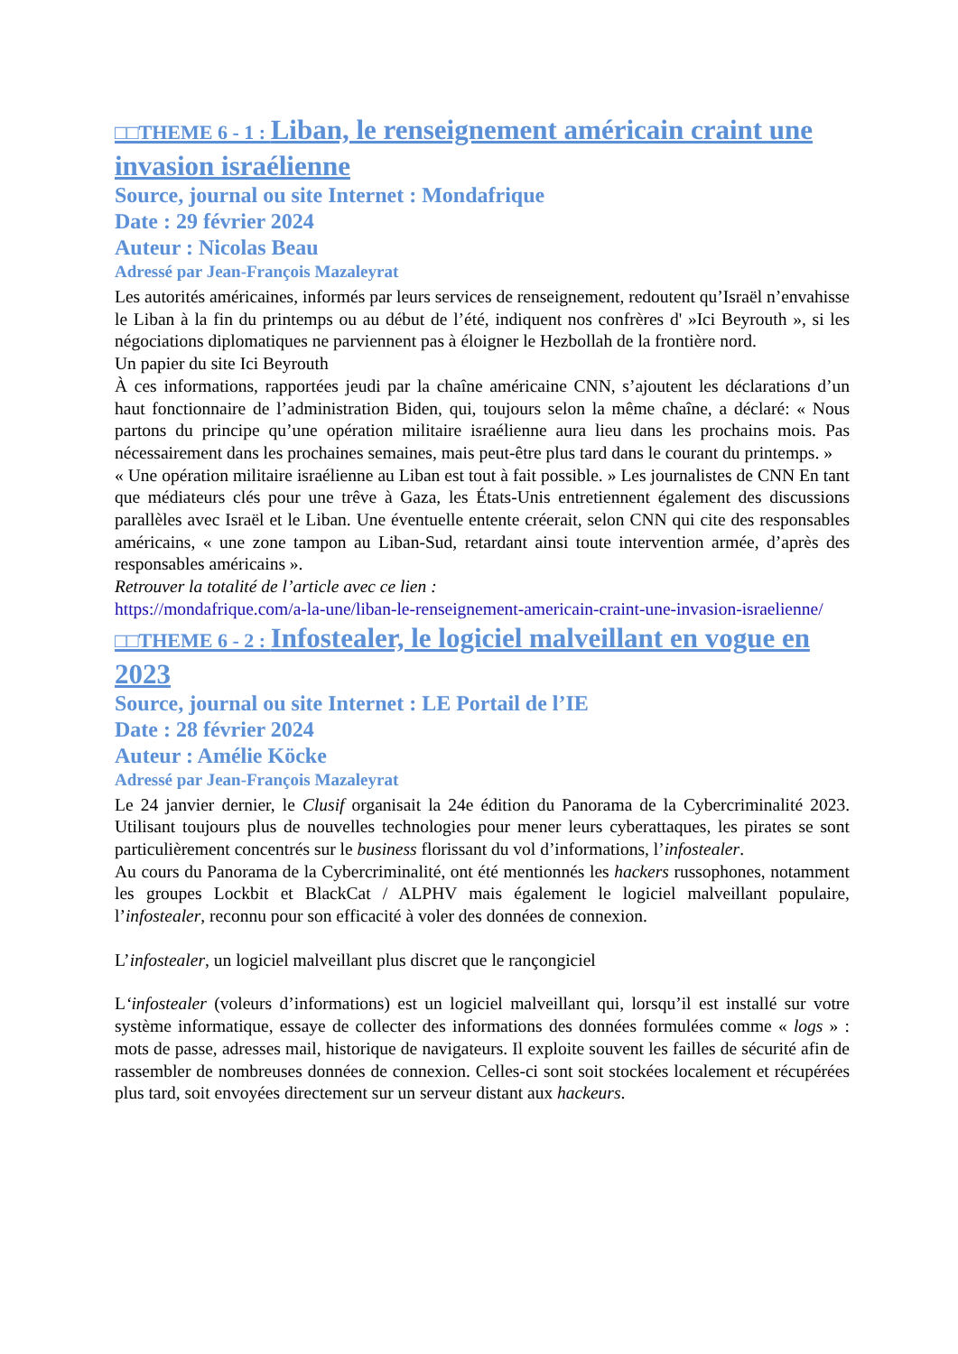□□THEME 6 - 1 : Liban, le renseignement américain craint une invasion israélienne
Source, journal ou site Internet : Mondafrique
Date : 29 février 2024
Auteur : Nicolas Beau
Adressé par Jean-François Mazaleyrat
Les autorités américaines, informés par leurs services de renseignement, redoutent qu’Israël n’envahisse le Liban à la fin du printemps ou au début de l’été, indiquent nos confrères d' »Ici Beyrouth », si les négociations diplomatiques ne parviennent pas à éloigner le Hezbollah de la frontière nord.
Un papier du site Ici Beyrouth
À ces informations, rapportées jeudi par la chaîne américaine CNN, s’ajoutent les déclarations d’un haut fonctionnaire de l’administration Biden, qui, toujours selon la même chaîne, a déclaré: « Nous partons du principe qu’une opération militaire israélienne aura lieu dans les prochains mois. Pas nécessairement dans les prochaines semaines, mais peut-être plus tard dans le courant du printemps. »
« Une opération militaire israélienne au Liban est tout à fait possible. » Les journalistes de CNN En tant que médiateurs clés pour une trêve à Gaza, les États-Unis entretiennent également des discussions parallèles avec Israël et le Liban. Une éventuelle entente créerait, selon CNN qui cite des responsables américains, « une zone tampon au Liban-Sud, retardant ainsi toute intervention armée, d’après des responsables américains ».
Retrouver la totalité de l’article avec ce lien :
https://mondafrique.com/a-la-une/liban-le-renseignement-americain-craint-une-invasion-israelienne/
□□THEME 6 - 2 : Infostealer, le logiciel malveillant en vogue en 2023
Source, journal ou site Internet : LE Portail de l’IE
Date : 28 février 2024
Auteur : Amélie Köcke
Adressé par Jean-François Mazaleyrat
Le 24 janvier dernier, le Clusif organisait la 24e édition du Panorama de la Cybercriminalité 2023. Utilisant toujours plus de nouvelles technologies pour mener leurs cyberattaques, les pirates se sont particulièrement concentrés sur le business florissant du vol d’informations, l’infostealer.
Au cours du Panorama de la Cybercriminalité, ont été mentionnés les hackers russophones, notamment les groupes Lockbit et BlackCat / ALPHV mais également le logiciel malveillant populaire, l’infostealer, reconnu pour son efficacité à voler des données de connexion.
L’infostealer, un logiciel malveillant plus discret que le rançongiciel
L‘infostealer (voleurs d’informations) est un logiciel malveillant qui, lorsqu’il est installé sur votre système informatique, essaye de collecter des informations des données formulées comme « logs » : mots de passe, adresses mail, historique de navigateurs. Il exploite souvent les failles de sécurité afin de rassembler de nombreuses données de connexion. Celles-ci sont soit stockées localement et récupérées plus tard, soit envoyées directement sur un serveur distant aux hackeurs.